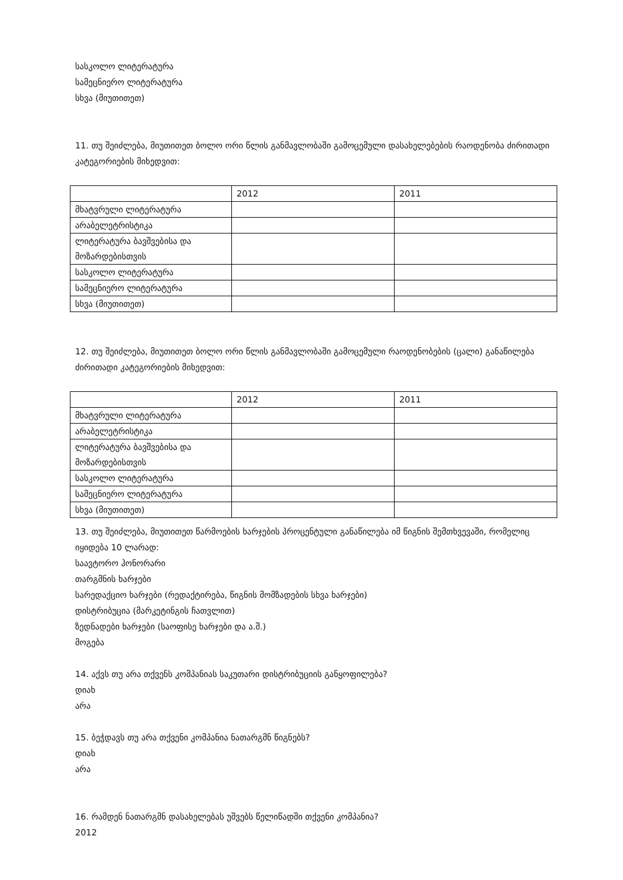სასკოლო ლიტერატურა
სამეცნიერო ლიტერატურა
სხვა (მიუთითეთ)
11. თუ შეიძლება, მიუთითეთ ბოლო ორი წლის განმავლობაში გამოცემული დასახელებების რაოდენობა ძირითადი კატეგორიების მიხედვით:
| | 2012 | 2011 |
| მხატვრული ლიტერატურა | | |
| არაბელეტრისტიკა | | |
| ლიტერატურა ბავშვებისა და მოზარდებისთვის | | |
| სასკოლო ლიტერატურა | | |
| სამეცნიერო ლიტერატურა | | |
| სხვა (მიუთითეთ) | | |
12. თუ შეიძლება, მიუთითეთ ბოლო ორი წლის განმავლობაში გამოცემული რაოდენობების (ცალი) განაწილება ძირითადი კატეგორიების მიხედვით:
| | 2012 | 2011 |
| მხატვრული ლიტერატურა | | |
| არაბელეტრისტიკა | | |
| ლიტერატურა ბავშვებისა და მოზარდებისთვის | | |
| სასკოლო ლიტერატურა | | |
| სამეცნიერო ლიტერატურა | | |
| სხვა (მიუთითეთ) | | |
13. თუ შეიძლება, მიუთითეთ წარმოების ხარჯების პროცენტული განაწილება იმ წიგნის შემთხვევაში, რომელიც იყიდება 10 ლარად:
საავტორო ჰონორარი
თარგმნის ხარჯები
სარედაქციო ხარჯები (რედაქტირება, წიგნის მომზადების სხვა ხარჯები)
დისტრიბუცია (მარკეტინგის ჩათვლით)
ზედნადები ხარჯები (საოფისე ხარჯები და ა.შ.)
მოგება
14. აქვს თუ არა თქვენს კომპანიას საკუთარი დისტრიბუციის განყოფილება?
დიახ
არა
15. ბეჭდავს თუ არა თქვენი კომპანია ნათარგმნ წიგნებს?
დიახ
არა
16. რამდენ ნათარგმნ დასახელებას უშვებს წელიწადში თქვენი კომპანია?
2012